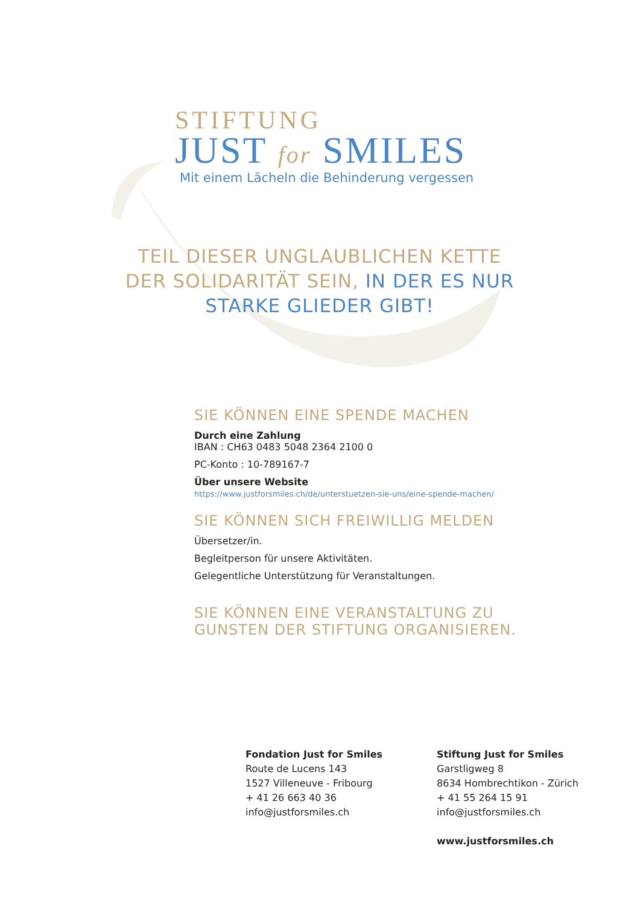STIFTUNG
JUST for SMILES
Mit einem Lächeln die Behinderung vergessen
TEIL DIESER UNGLAUBLICHEN KETTE DER SOLIDARITÄT SEIN, IN DER ES NUR STARKE GLIEDER GIBT!
SIE KÖNNEN EINE SPENDE MACHEN
Durch eine Zahlung
IBAN : CH63 0483 5048 2364 2100 0
PC-Konto : 10-789167-7
Über unsere Website
https://www.justforsmiles.ch/de/unterstuetzen-sie-uns/eine-spende-machen/
SIE KÖNNEN SICH FREIWILLIG MELDEN
Übersetzer/in.
Begleitperson für unsere Aktivitäten.
Gelegentliche Unterstützung für Veranstaltungen.
SIE KÖNNEN EINE VERANSTALTUNG ZU GUNSTEN DER STIFTUNG ORGANISIEREN.
Fondation Just for Smiles
Route de Lucens 143
1527 Villeneuve - Fribourg
+ 41 26 663 40 36
info@justforsmiles.ch
Stiftung Just for Smiles
Garstligweg 8
8634 Hombrechtikon - Zürich
+ 41 55 264 15 91
info@justforsmiles.ch
www.justforsmiles.ch